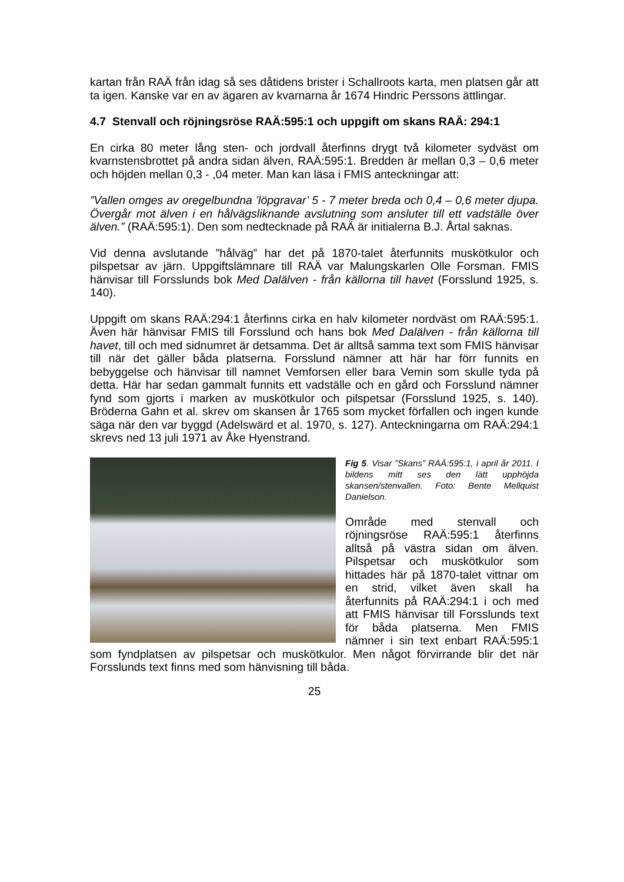kartan från RAÄ från idag så ses dåtidens brister i Schallroots karta, men platsen går att ta igen. Kanske var en av ägaren av kvarnarna år 1674 Hindric Perssons ättlingar.
4.7 Stenvall och röjningsröse RAÄ:595:1 och uppgift om skans RAÄ: 294:1
En cirka 80 meter lång sten- och jordvall återfinns drygt två kilometer sydväst om kvarnstensbrottet på andra sidan älven, RAÄ:595:1. Bredden är mellan 0,3 – 0,6 meter och höjden mellan 0,3 - ,04 meter. Man kan läsa i FMIS anteckningar att:
”Vallen omges av oregelbundna ’löpgravar’ 5 - 7 meter breda och 0,4 – 0,6 meter djupa. Övergår mot älven i en hålvägsliknande avslutning som ansluter till ett vadställe över älven.” (RAÄ:595:1). Den som nedtecknade på RAÄ är initialerna B.J. Årtal saknas.
Vid denna avslutande ”hålväg” har det på 1870-talet återfunnits muskötkulor och pilspetsar av järn. Uppgiftslämnare till RAÄ var Malungskarlen Olle Forsman. FMIS hänvisar till Forsslunds bok Med Dalälven - från källorna till havet (Forsslund 1925, s. 140).
Uppgift om skans RAÄ:294:1 återfinns cirka en halv kilometer nordväst om RAÄ:595:1. Även här hänvisar FMIS till Forsslund och hans bok Med Dalälven - från källorna till havet, till och med sidnumret är detsamma. Det är alltså samma text som FMIS hänvisar till när det gäller båda platserna. Forsslund nämner att här har förr funnits en bebyggelse och hänvisar till namnet Vemforsen eller bara Vemin som skulle tyda på detta. Här har sedan gammalt funnits ett vadställe och en gård och Forsslund nämner fynd som gjorts i marken av muskötkulor och pilspetsar (Forsslund 1925, s. 140). Bröderna Gahn et al. skrev om skansen år 1765 som mycket förfallen och ingen kunde säga när den var byggd (Adelswärd et al. 1970, s. 127). Anteckningarna om RAÄ:294:1 skrevs ned 13 juli 1971 av Åke Hyenstrand.
Fig 5. Visar ”Skans” RAÄ:595:1, i april år 2011. I bildens mitt ses den lätt upphöjda skansen/stenvallen. Foto: Bente Mellquist Danielson.
Område med stenvall och röjningsröse RAÄ:595:1 återfinns alltså på västra sidan om älven. Pilspetsar och muskötkulor som hittades här på 1870-talet vittnar om en strid, vilket även skall ha återfunnits på RAÄ:294:1 i och med att FMIS hänvisar till Forsslunds text för båda platserna. Men FMIS nämner i sin text enbart RAÄ:595:1 som fyndplatsen av pilspetsar och muskötkulor. Men något förvirrande blir det när Forsslunds text finns med som hänvisning till båda.
25